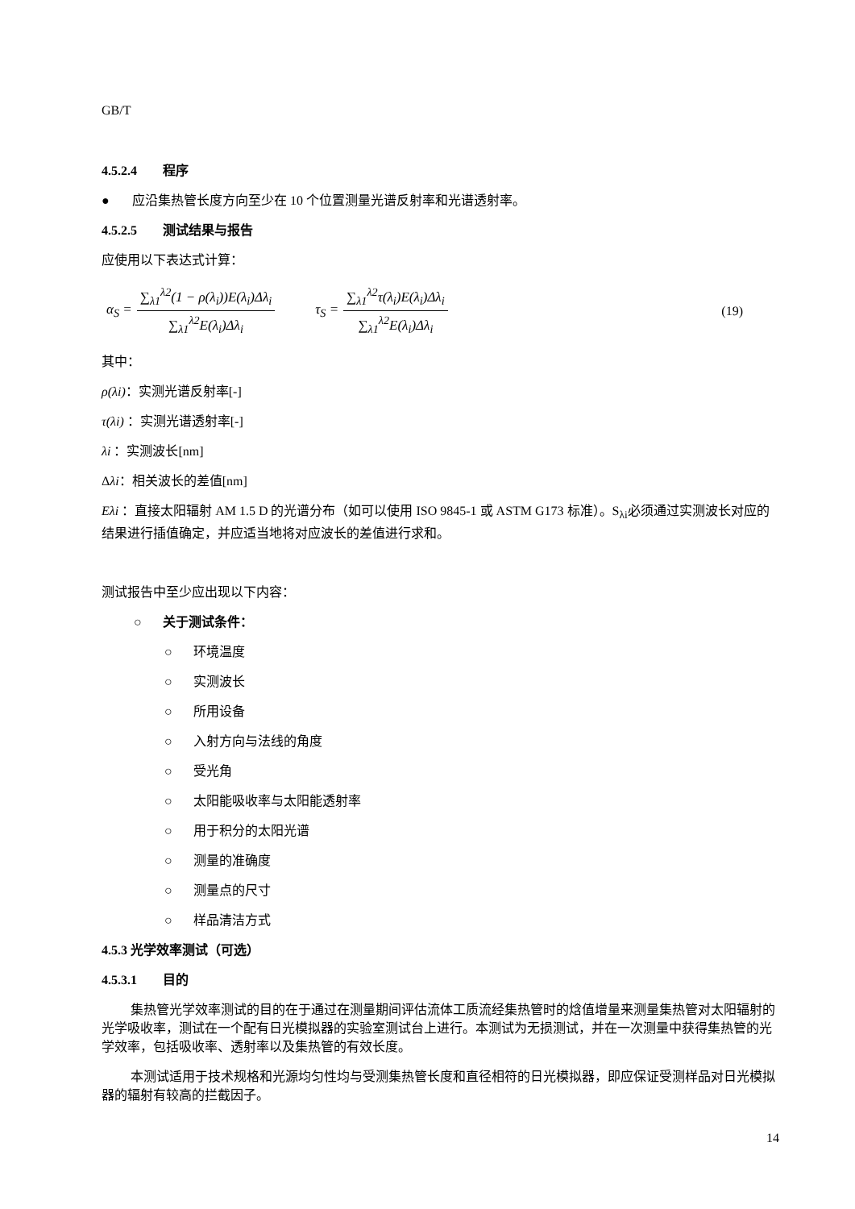GB/T
4.5.2.4 程序
● 应沿集热管长度方向至少在 10 个位置测量光谱反射率和光谱透射率。
4.5.2.5 测试结果与报告
应使用以下表达式计算：
α<sub>S</sub> = ∑<sub>λ1</sub><sup>λ2</sup>(1 − ρ(λ<sub>i</sub>))E(λ<sub>i</sub>)Δλ<sub>i</sub> ∑<sub>λ1</sub><sup>λ2</sup>E(λ<sub>i</sub>)Δλ<sub>i</sub> τ<sub>S</sub> = ∑<sub>λ1</sub><sup>λ2</sup>τ(λ<sub>i</sub>)E(λ<sub>i</sub>)Δλ<sub>i</sub> ∑<sub>λ1</sub><sup>λ2</sup>E(λ<sub>i</sub>)Δλ<sub>i</sub> (19)
其中：
ρ(λi)：实测光谱反射率[-]
τ(λi) ：实测光谱透射率[-]
λi ：实测波长[nm]
Δλi：相关波长的差值[nm]
Eλi ：直接太阳辐射 AM 1.5 D 的光谱分布（如可以使用 ISO 9845-1 或 ASTM G173 标准）。S<sub>λi</sub>必须通过实测波长对应的结果进行插值确定，并应适当地将对应波长的差值进行求和。
测试报告中至少应出现以下内容：
○ 关于测试条件：
○ 环境温度
○ 实测波长
○ 所用设备
○ 入射方向与法线的角度
○ 受光角
○ 太阳能吸收率与太阳能透射率
○ 用于积分的太阳光谱
○ 测量的准确度
○ 测量点的尺寸
○ 样品清洁方式
4.5.3 光学效率测试（可选）
4.5.3.1 目的
集热管光学效率测试的目的在于通过在测量期间评估流体工质流经集热管时的焓值增量来测量集热管对太阳辐射的光学吸收率，测试在一个配有日光模拟器的实验室测试台上进行。本测试为无损测试，并在一次测量中获得集热管的光学效率，包括吸收率、透射率以及集热管的有效长度。
本测试适用于技术规格和光源均匀性均与受测集热管长度和直径相符的日光模拟器，即应保证受测样品对日光模拟器的辐射有较高的拦截因子。
14